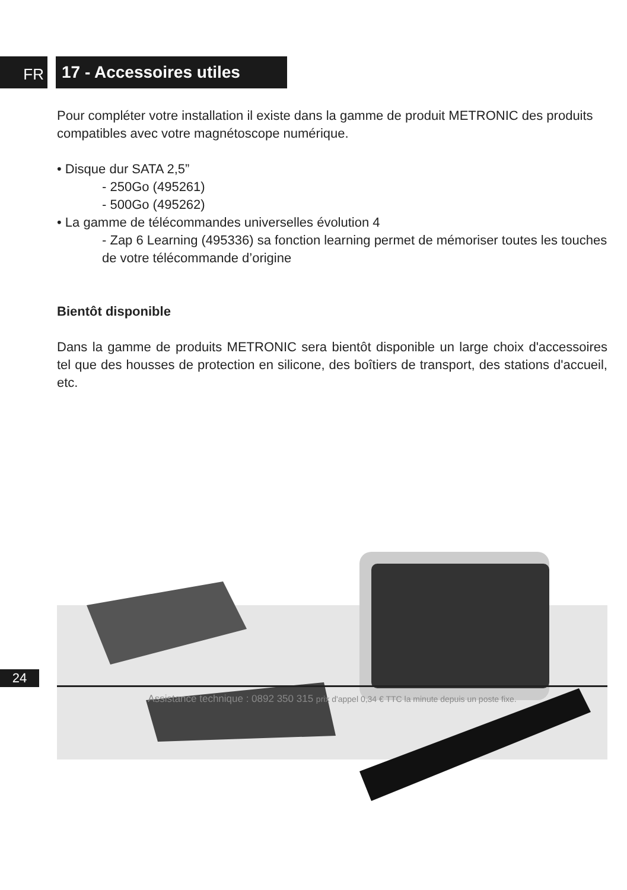FR
17 - Accessoires utiles
Pour compléter votre installation il existe dans la gamme de produit METRONIC des produits compatibles avec votre magnétoscope numérique.
• Disque dur SATA 2,5”
- 250Go (495261)
- 500Go (495262)
• La gamme de télécommandes universelles évolution 4
- Zap 6 Learning (495336) sa fonction learning permet de mémoriser toutes les touches de votre télécommande d’origine
Bientôt disponible
Dans la gamme de produits METRONIC sera bientôt disponible un large choix d'accessoires tel que des housses de protection en silicone, des boîtiers de transport, des stations d'accueil, etc.
24
Assistance technique : 0892 350 315 prix d'appel 0,34 € TTC la minute depuis un poste fixe.